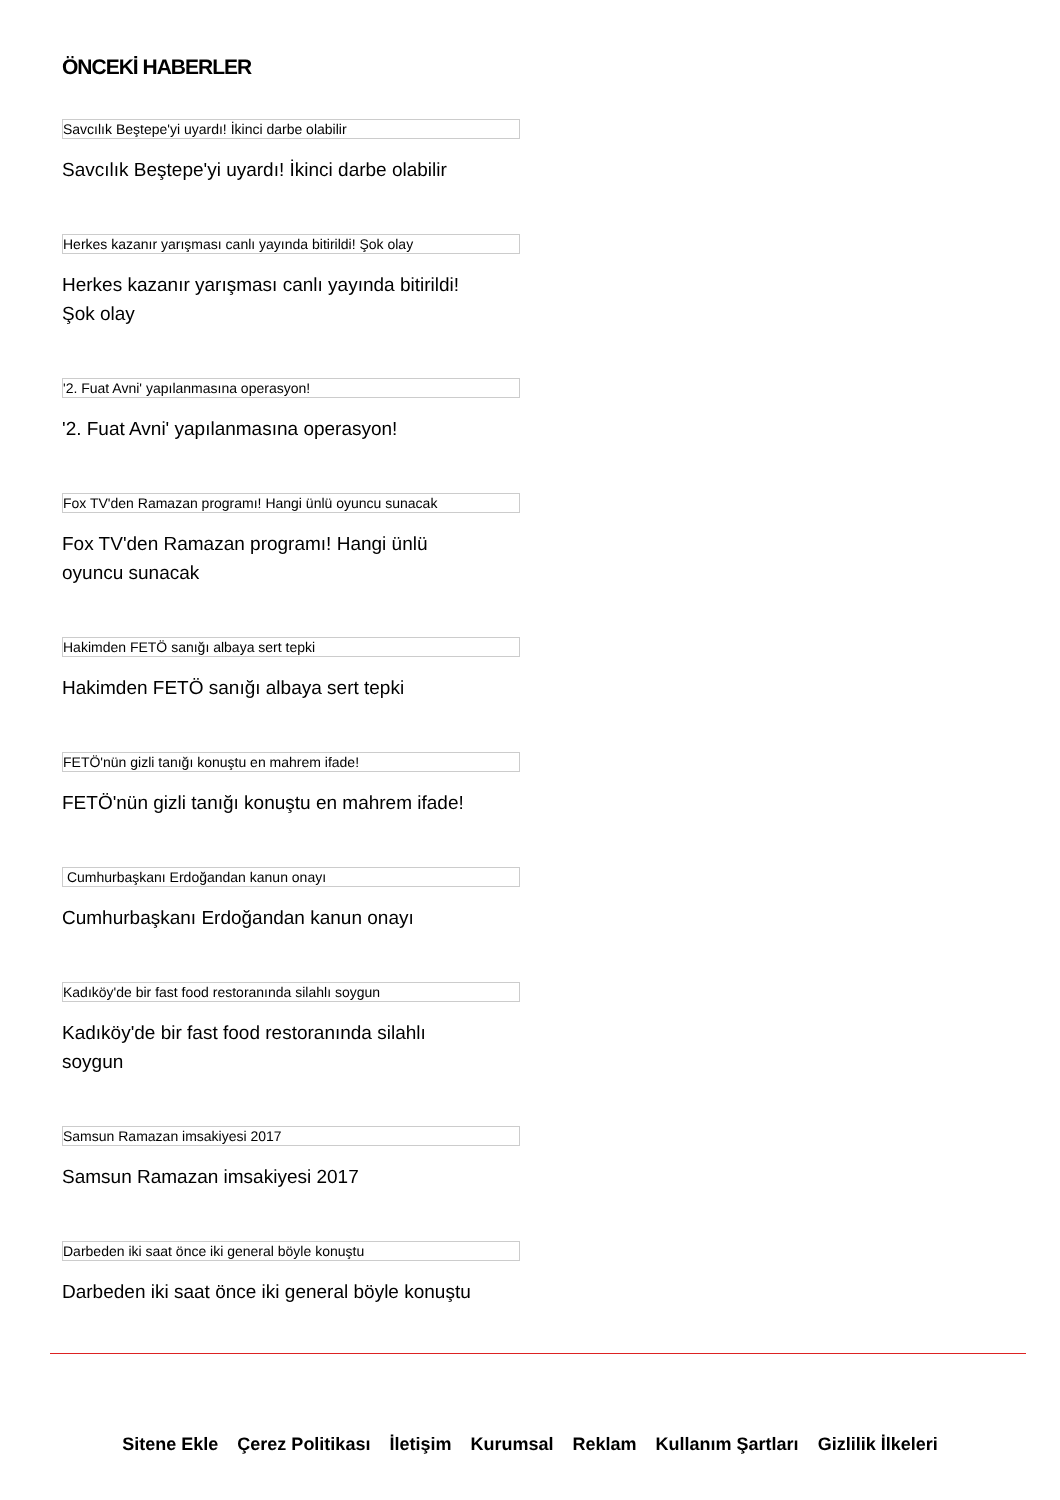ÖNCEKİ HABERLER
Savcılık Beştepe'yi uyardı! İkinci darbe olabilir
Savcılık Beştepe'yi uyardı! İkinci darbe olabilir
Herkes kazanır yarışması canlı yayında bitirildi! Şok olay
Herkes kazanır yarışması canlı yayında bitirildi! Şok olay
'2. Fuat Avni' yapılanmasına operasyon!
'2. Fuat Avni' yapılanmasına operasyon!
Fox TV'den Ramazan programı! Hangi ünlü oyuncu sunacak
Fox TV'den Ramazan programı! Hangi ünlü oyuncu sunacak
Hakimden FETÖ sanığı albaya sert tepki
Hakimden FETÖ sanığı albaya sert tepki
FETÖ'nün gizli tanığı konuştu en mahrem ifade!
FETÖ'nün gizli tanığı konuştu en mahrem ifade!
Cumhurbaşkanı Erdoğandan kanun onayı
Cumhurbaşkanı Erdoğandan kanun onayı
Kadıköy'de bir fast food restoranında silahlı soygun
Kadıköy'de bir fast food restoranında silahlı soygun
Samsun Ramazan imsakiyesi 2017
Samsun Ramazan imsakiyesi 2017
Darbeden iki saat önce iki general böyle konuştu
Darbeden iki saat önce iki general böyle konuştu
Sitene Ekle Çerez Politikası İletişim Kurumsal Reklam Kullanım Şartları Gizlilik İlkeleri